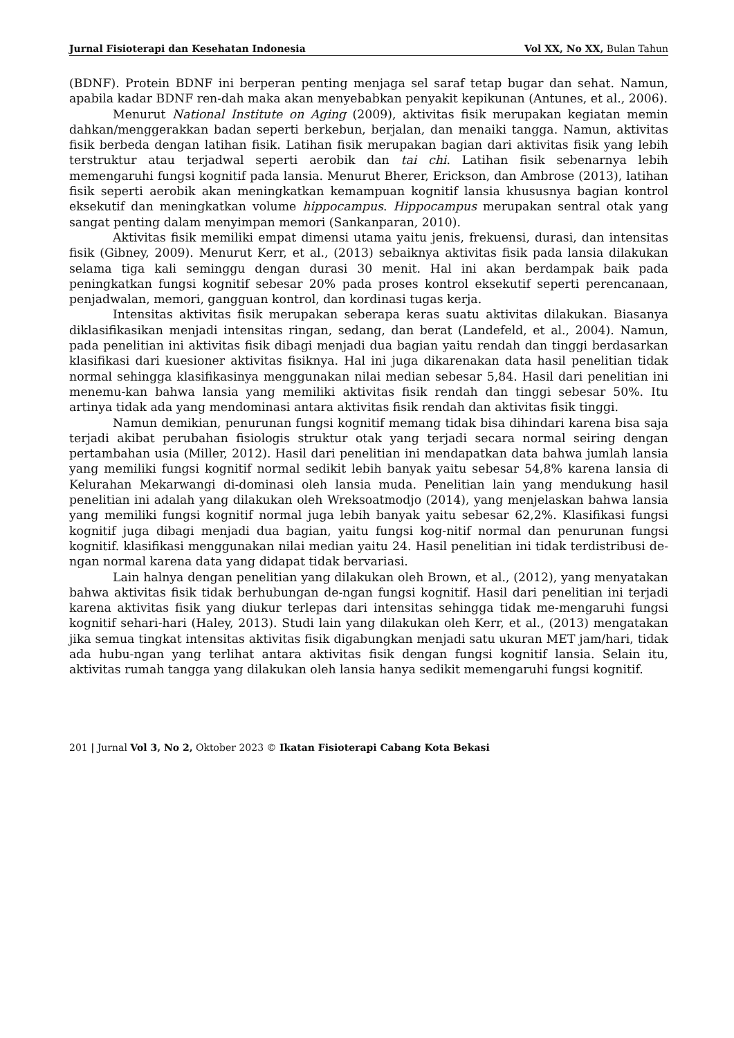Jurnal Fisioterapi dan Kesehatan Indonesia Vol XX, No XX, Bulan Tahun
(BDNF). Protein BDNF ini berperan penting menjaga sel saraf tetap bugar dan sehat. Namun, apabila kadar BDNF ren-dah maka akan menyebabkan penyakit kepikunan (Antunes, et al., 2006).
Menurut National Institute on Aging (2009), aktivitas fisik merupakan kegiatan memin dahkan/menggerakkan badan seperti berkebun, berjalan, dan menaiki tangga. Namun, aktivitas fisik berbeda dengan latihan fisik. Latihan fisik merupakan bagian dari aktivitas fisik yang lebih terstruktur atau terjadwal seperti aerobik dan tai chi. Latihan fisik sebenarnya lebih memengaruhi fungsi kognitif pada lansia. Menurut Bherer, Erickson, dan Ambrose (2013), latihan fisik seperti aerobik akan meningkatkan kemampuan kognitif lansia khususnya bagian kontrol eksekutif dan meningkatkan volume hippocampus. Hippocampus merupakan sentral otak yang sangat penting dalam menyimpan memori (Sankanparan, 2010).
Aktivitas fisik memiliki empat dimensi utama yaitu jenis, frekuensi, durasi, dan intensitas fisik (Gibney, 2009). Menurut Kerr, et al., (2013) sebaiknya aktivitas fisik pada lansia dilakukan selama tiga kali seminggu dengan durasi 30 menit. Hal ini akan berdampak baik pada peningkatkan fungsi kognitif sebesar 20% pada proses kontrol eksekutif seperti perencanaan, penjadwalan, memori, gangguan kontrol, dan kordinasi tugas kerja.
Intensitas aktivitas fisik merupakan seberapa keras suatu aktivitas dilakukan. Biasanya diklasifikasikan menjadi intensitas ringan, sedang, dan berat (Landefeld, et al., 2004). Namun, pada penelitian ini aktivitas fisik dibagi menjadi dua bagian yaitu rendah dan tinggi berdasarkan klasifikasi dari kuesioner aktivitas fisiknya. Hal ini juga dikarenakan data hasil penelitian tidak normal sehingga klasifikasinya menggunakan nilai median sebesar 5,84. Hasil dari penelitian ini menemu-kan bahwa lansia yang memiliki aktivitas fisik rendah dan tinggi sebesar 50%. Itu artinya tidak ada yang mendominasi antara aktivitas fisik rendah dan aktivitas fisik tinggi.
Namun demikian, penurunan fungsi kognitif memang tidak bisa dihindari karena bisa saja terjadi akibat perubahan fisiologis struktur otak yang terjadi secara normal seiring dengan pertambahan usia (Miller, 2012). Hasil dari penelitian ini mendapatkan data bahwa jumlah lansia yang memiliki fungsi kognitif normal sedikit lebih banyak yaitu sebesar 54,8% karena lansia di Kelurahan Mekarwangi di-dominasi oleh lansia muda. Penelitian lain yang mendukung hasil penelitian ini adalah yang dilakukan oleh Wreksoatmodjo (2014), yang menjelaskan bahwa lansia yang memiliki fungsi kognitif normal juga lebih banyak yaitu sebesar 62,2%. Klasifikasi fungsi kognitif juga dibagi menjadi dua bagian, yaitu fungsi kog-nitif normal dan penurunan fungsi kognitif. klasifikasi menggunakan nilai median yaitu 24. Hasil penelitian ini tidak terdistribusi de-ngan normal karena data yang didapat tidak bervariasi.
Lain halnya dengan penelitian yang dilakukan oleh Brown, et al., (2012), yang menyatakan bahwa aktivitas fisik tidak berhubungan de-ngan fungsi kognitif. Hasil dari penelitian ini terjadi karena aktivitas fisik yang diukur terlepas dari intensitas sehingga tidak me-mengaruhi fungsi kognitif sehari-hari (Haley, 2013). Studi lain yang dilakukan oleh Kerr, et al., (2013) mengatakan jika semua tingkat intensitas aktivitas fisik digabungkan menjadi satu ukuran MET jam/hari, tidak ada hubu-ngan yang terlihat antara aktivitas fisik dengan fungsi kognitif lansia. Selain itu, aktivitas rumah tangga yang dilakukan oleh lansia hanya sedikit memengaruhi fungsi kognitif.
201 | Jurnal Vol 3, No 2, Oktober 2023 © Ikatan Fisioterapi Cabang Kota Bekasi